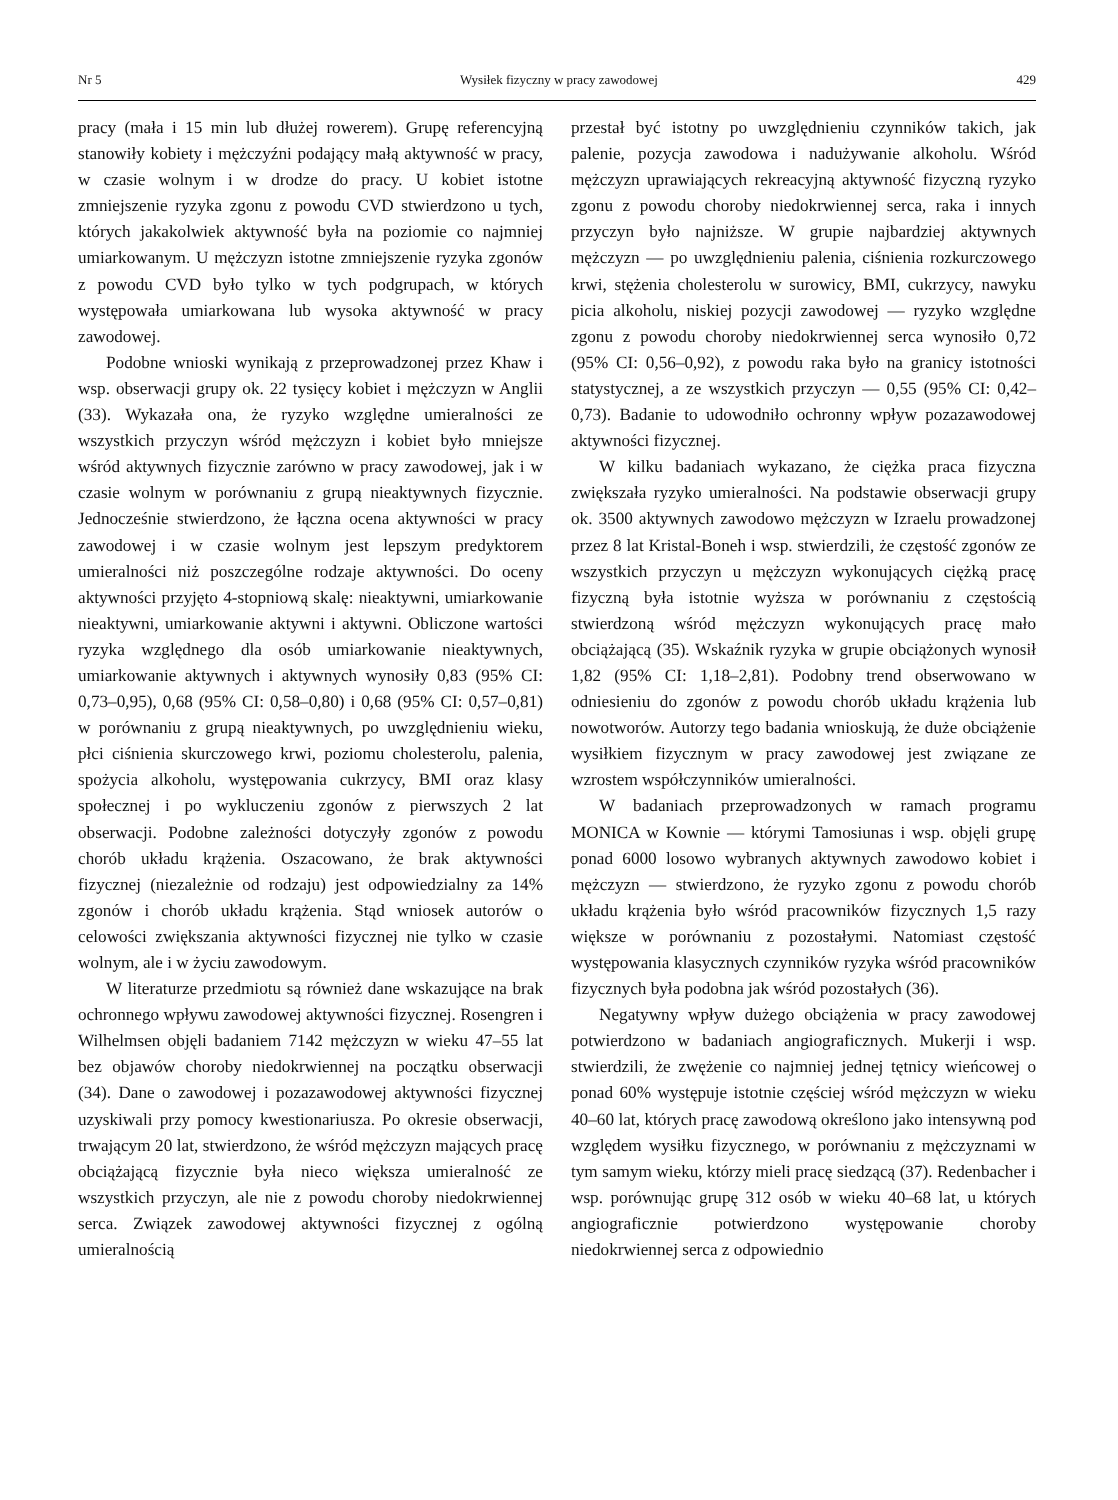Nr 5 Wysiłek fizyczny w pracy zawodowej 429
pracy (mała i 15 min lub dłużej rowerem). Grupę referencyjną stanowiły kobiety i mężczyźni podający małą aktywność w pracy, w czasie wolnym i w drodze do pracy. U kobiet istotne zmniejszenie ryzyka zgonu z powodu CVD stwierdzono u tych, których jakakolwiek aktywność była na poziomie co najmniej umiarkowanym. U mężczyzn istotne zmniejszenie ryzyka zgonów z powodu CVD było tylko w tych podgrupach, w których występowała umiarkowana lub wysoka aktywność w pracy zawodowej.
Podobne wnioski wynikają z przeprowadzonej przez Khaw i wsp. obserwacji grupy ok. 22 tysięcy kobiet i mężczyzn w Anglii (33). Wykazała ona, że ryzyko względne umieralności ze wszystkich przyczyn wśród mężczyzn i kobiet było mniejsze wśród aktywnych fizycznie zarówno w pracy zawodowej, jak i w czasie wolnym w porównaniu z grupą nieaktywnych fizycznie. Jednocześnie stwierdzono, że łączna ocena aktywności w pracy zawodowej i w czasie wolnym jest lepszym predyktorem umieralności niż poszczególne rodzaje aktywności. Do oceny aktywności przyjęto 4-stopniową skalę: nieaktywni, umiarkowanie nieaktywni, umiarkowanie aktywni i aktywni. Obliczone wartości ryzyka względnego dla osób umiarkowanie nieaktywnych, umiarkowanie aktywnych i aktywnych wynosiły 0,83 (95% CI: 0,73–0,95), 0,68 (95% CI: 0,58–0,80) i 0,68 (95% CI: 0,57–0,81) w porównaniu z grupą nieaktywnych, po uwzględnieniu wieku, płci ciśnienia skurczowego krwi, poziomu cholesterolu, palenia, spożycia alkoholu, występowania cukrzycy, BMI oraz klasy społecznej i po wykluczeniu zgonów z pierwszych 2 lat obserwacji. Podobne zależności dotyczyły zgonów z powodu chorób układu krążenia. Oszacowano, że brak aktywności fizycznej (niezależnie od rodzaju) jest odpowiedzialny za 14% zgonów i chorób układu krążenia. Stąd wniosek autorów o celowości zwiększania aktywności fizycznej nie tylko w czasie wolnym, ale i w życiu zawodowym.
W literaturze przedmiotu są również dane wskazujące na brak ochronnego wpływu zawodowej aktywności fizycznej. Rosengren i Wilhelmsen objęli badaniem 7142 mężczyzn w wieku 47–55 lat bez objawów choroby niedokrwiennej na początku obserwacji (34). Dane o zawodowej i pozazawodowej aktywności fizycznej uzyskiwali przy pomocy kwestionariusza. Po okresie obserwacji, trwającym 20 lat, stwierdzono, że wśród mężczyzn mających pracę obciążającą fizycznie była nieco większa umieralność ze wszystkich przyczyn, ale nie z powodu choroby niedokrwiennej serca. Związek zawodowej aktywności fizycznej z ogólną umieralnością
przestał być istotny po uwzględnieniu czynników takich, jak palenie, pozycja zawodowa i nadużywanie alkoholu. Wśród mężczyzn uprawiających rekreacyjną aktywność fizyczną ryzyko zgonu z powodu choroby niedokrwiennej serca, raka i innych przyczyn było najniższe. W grupie najbardziej aktywnych mężczyzn — po uwzględnieniu palenia, ciśnienia rozkurczowego krwi, stężenia cholesterolu w surowicy, BMI, cukrzycy, nawyku picia alkoholu, niskiej pozycji zawodowej — ryzyko względne zgonu z powodu choroby niedokrwiennej serca wynosiło 0,72 (95% CI: 0,56–0,92), z powodu raka było na granicy istotności statystycznej, a ze wszystkich przyczyn — 0,55 (95% CI: 0,42–0,73). Badanie to udowodniło ochronny wpływ pozazawodowej aktywności fizycznej.
W kilku badaniach wykazano, że ciężka praca fizyczna zwiększała ryzyko umieralności. Na podstawie obserwacji grupy ok. 3500 aktywnych zawodowo mężczyzn w Izraelu prowadzonej przez 8 lat Kristal-Boneh i wsp. stwierdzili, że częstość zgonów ze wszystkich przyczyn u mężczyzn wykonujących ciężką pracę fizyczną była istotnie wyższa w porównaniu z częstością stwierdzoną wśród mężczyzn wykonujących pracę mało obciążającą (35). Wskaźnik ryzyka w grupie obciążonych wynosił 1,82 (95% CI: 1,18–2,81). Podobny trend obserwowano w odniesieniu do zgonów z powodu chorób układu krążenia lub nowotworów. Autorzy tego badania wnioskują, że duże obciążenie wysiłkiem fizycznym w pracy zawodowej jest związane ze wzrostem współczynników umieralności.
W badaniach przeprowadzonych w ramach programu MONICA w Kownie — którymi Tamosiunas i wsp. objęli grupę ponad 6000 losowo wybranych aktywnych zawodowo kobiet i mężczyzn — stwierdzono, że ryzyko zgonu z powodu chorób układu krążenia było wśród pracowników fizycznych 1,5 razy większe w porównaniu z pozostałymi. Natomiast częstość występowania klasycznych czynników ryzyka wśród pracowników fizycznych była podobna jak wśród pozostałych (36).
Negatywny wpływ dużego obciążenia w pracy zawodowej potwierdzono w badaniach angiograficznych. Mukerji i wsp. stwierdzili, że zwężenie co najmniej jednej tętnicy wieńcowej o ponad 60% występuje istotnie częściej wśród mężczyzn w wieku 40–60 lat, których pracę zawodową określono jako intensywną pod względem wysiłku fizycznego, w porównaniu z mężczyznami w tym samym wieku, którzy mieli pracę siedzącą (37). Redenbacher i wsp. porównując grupę 312 osób w wieku 40–68 lat, u których angiograficznie potwierdzono występowanie choroby niedokrwiennej serca z odpowiednio